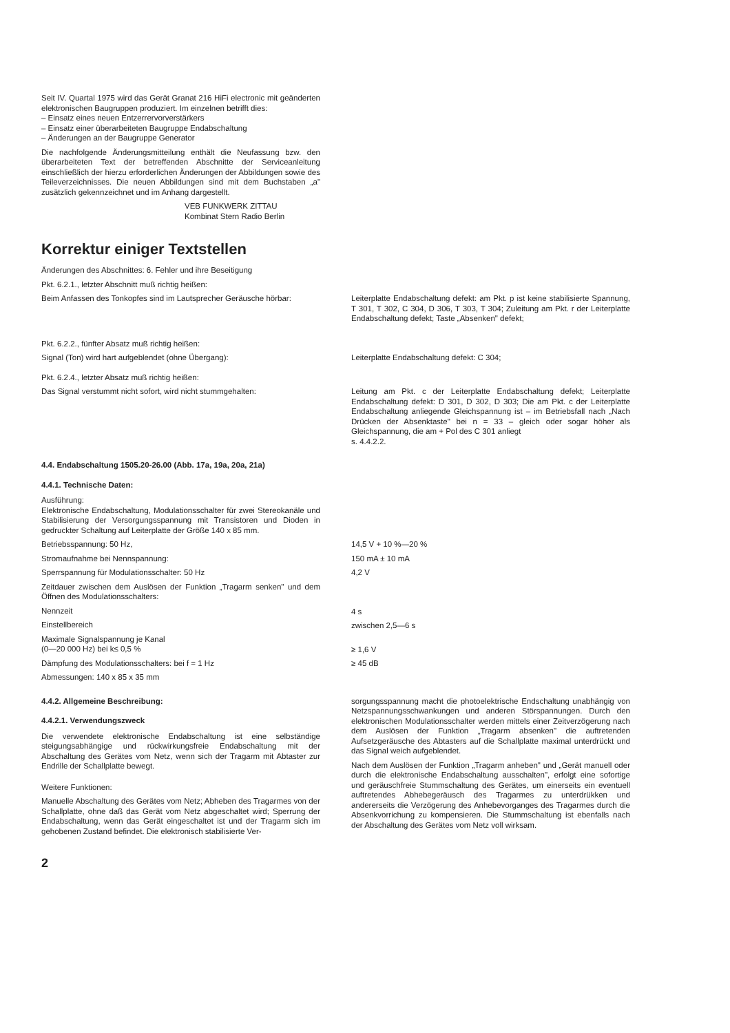Seit IV. Quartal 1975 wird das Gerät Granat 216 HiFi electronic mit geänderten elektronischen Baugruppen produziert. Im einzelnen betrifft dies:
– Einsatz eines neuen Entzerrervorverstärkers
– Einsatz einer überarbeiteten Baugruppe Endabschaltung
– Änderungen an der Baugruppe Generator
Die nachfolgende Änderungsmitteilung enthält die Neufassung bzw. den überarbeiteten Text der betreffenden Abschnitte der Serviceanleitung einschließlich der hierzu erforderlichen Änderungen der Abbildungen sowie des Teileverzeichnisses. Die neuen Abbildungen sind mit dem Buchstaben „a" zusätzlich gekennzeichnet und im Anhang dargestellt.
VEB FUNKWERK ZITTAU
Kombinat Stern Radio Berlin
Korrektur einiger Textstellen
Änderungen des Abschnittes: 6. Fehler und ihre Beseitigung
Pkt. 6.2.1., letzter Abschnitt muß richtig heißen:
Beim Anfassen des Tonkopfes sind im Lautsprecher Geräusche hörbar:
Leiterplatte Endabschaltung defekt: am Pkt. p ist keine stabilisierte Spannung, T 301, T 302, C 304, D 306, T 303, T 304; Zuleitung am Pkt. r der Leiterplatte Endabschaltung defekt; Taste „Absenken" defekt;
Pkt. 6.2.2., fünfter Absatz muß richtig heißen:
Signal (Ton) wird hart aufgeblendet (ohne Übergang): Leiterplatte Endabschaltung defekt: C 304;
Pkt. 6.2.4., letzter Absatz muß richtig heißen:
Das Signal verstummt nicht sofort, wird nicht stummgehalten:
Leitung am Pkt. c der Leiterplatte Endabschaltung defekt; Leiterplatte Endabschaltung defekt: D 301, D 302, D 303; Die am Pkt. c der Leiterplatte Endabschaltung anliegende Gleichspannung ist – im Betriebsfall nach „Nach Drücken der Absenktaste" bei n = 33 – gleich oder sogar höher als Gleichspannung, die am + Pol des C 301 anliegt
s. 4.4.2.2.
4.4. Endabschaltung 1505.20-26.00 (Abb. 17a, 19a, 20a, 21a)
4.4.1. Technische Daten:
Ausführung:
Elektronische Endabschaltung, Modulationsschalter für zwei Stereokanäle und Stabilisierung der Versorgungsspannung mit Transistoren und Dioden in gedruckter Schaltung auf Leiterplatte der Größe 140 x 85 mm.
Betriebsspannung: 50 Hz,
Stromaufnahme bei Nennspannung:
Sperrspannung für Modulationsschalter: 50 Hz
Zeitdauer zwischen dem Auslösen der Funktion „Tragarm senken" und dem Öffnen des Modulationsschalters:
Nennzeit
Einstellbereich
Maximale Signalspannung je Kanal
(0—20 000 Hz) bei k≤ 0,5 %
Dämpfung des Modulationsschalters: bei f = 1 Hz
Abmessungen: 140 x 85 x 35 mm
14,5 V + 10 %—20 %
150 mA ± 10 mA
4,2 V
4 s
zwischen 2,5—6 s
≥ 1,6 V
≥ 45 dB
4.4.2. Allgemeine Beschreibung:
4.4.2.1. Verwendungszweck
Die verwendete elektronische Endabschaltung ist eine selbständige steigungsabhängige und rückwirkungsfreie Endabschaltung mit der Abschaltung des Gerätes vom Netz, wenn sich der Tragarm mit Abtaster zur Endrille der Schallplatte bewegt.
Weitere Funktionen:
Manuelle Abschaltung des Gerätes vom Netz; Abheben des Tragarmes von der Schallplatte, ohne daß das Gerät vom Netz abgeschaltet wird; Sperrung der Endabschaltung, wenn das Gerät eingeschaltet ist und der Tragarm sich im gehobenen Zustand befindet. Die elektronisch stabilisierte Ver-
sorgungsspannung macht die photoelektrische Endschaltung unabhängig von Netzspannungsschwankungen und anderen Störspannungen. Durch den elektronischen Modulationsschalter werden mittels einer Zeitverzögerung nach dem Auslösen der Funktion „Tragarm absenken" die auftretenden Aufsetzgeräusche des Abtasters auf die Schallplatte maximal unterdrückt und das Signal weich aufgeblendet.
Nach dem Auslösen der Funktion „Tragarm anheben" und „Gerät manuell oder durch die elektronische Endabschaltung ausschalten", erfolgt eine sofortige und geräuschfreie Stummschaltung des Gerätes, um einerseits ein eventuell auftretendes Abhebegeräusch des Tragarmes zu unterdrükken und andererseits die Verzögerung des Anhebevorganges des Tragarmes durch die Absenkvorrichung zu kompensieren. Die Stummschaltung ist ebenfalls nach der Abschaltung des Gerätes vom Netz voll wirksam.
2